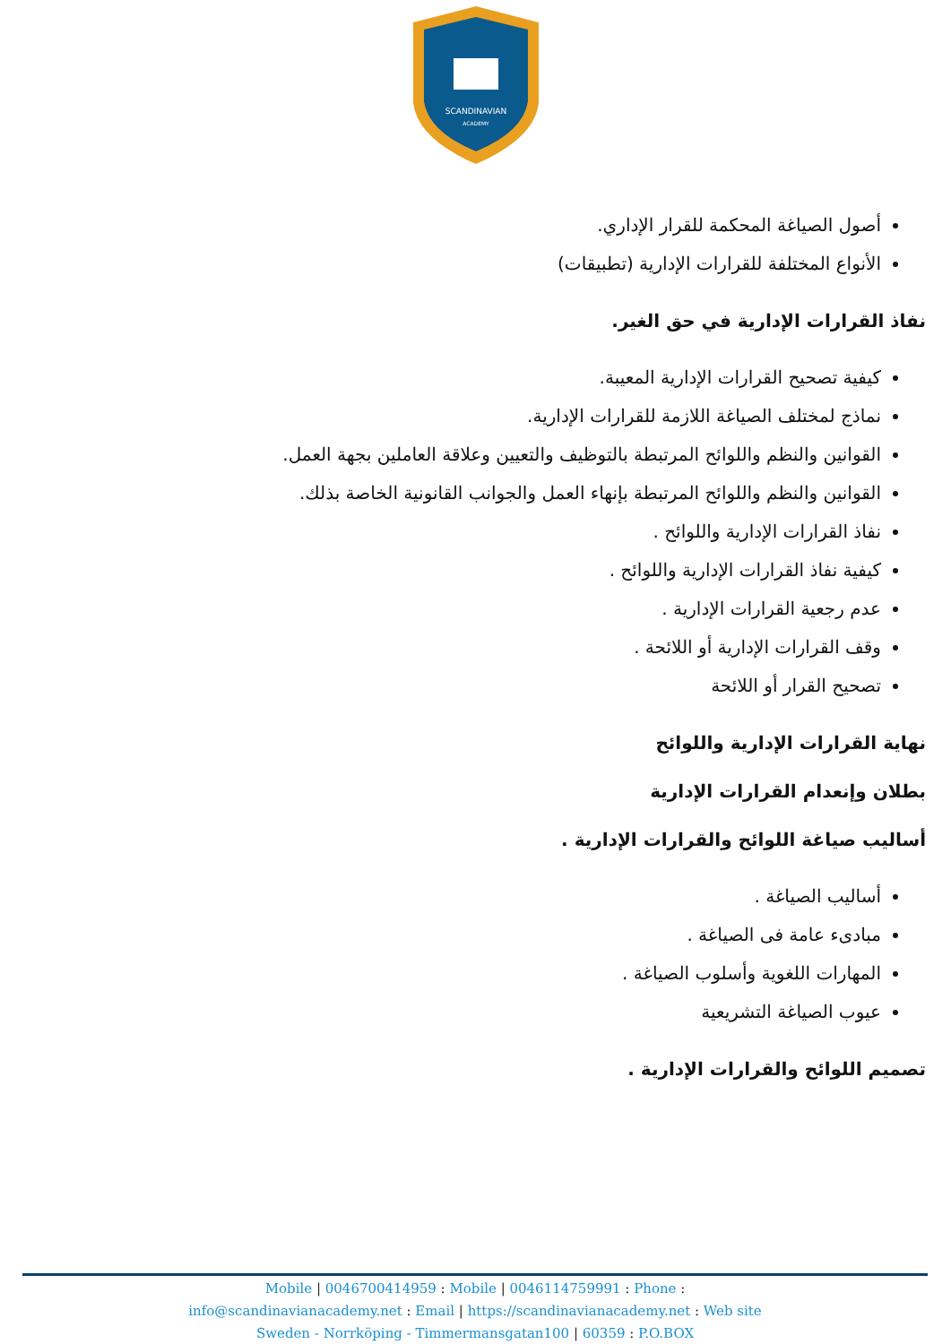SCANDINAVIAN
ACADEMY
أصول الصياغة المحكمة للقرار الإداري.
الأنواع المختلفة للقرارات الإدارية (تطبيقات)
نفاذ القرارات الإدارية في حق الغير.
كيفية تصحيح القرارات الإدارية المعيبة.
نماذج لمختلف الصياغة اللازمة للقرارات الإدارية.
القوانين والنظم واللوائح المرتبطة بالتوظيف والتعيين وعلاقة العاملين بجهة العمل.
القوانين والنظم واللوائح المرتبطة بإنهاء العمل والجوانب القانونية الخاصة بذلك.
نفاذ القرارات الإدارية واللوائح .
كيفية نفاذ القرارات الإدارية واللوائح .
عدم رجعية القرارات الإدارية .
وقف القرارات الإدارية أو اللائحة .
تصحيح القرار أو اللائحة
نهاية القرارات الإدارية واللوائح
بطلان وإنعدام القرارات الإدارية
أساليب صياغة اللوائح والقرارات الإدارية .
أساليب الصياغة .
مبادىء عامة فى الصياغة .
المهارات اللغوية وأسلوب الصياغة .
عيوب الصياغة التشريعية
تصميم اللوائح والقرارات الإدارية .
Mobile | 0046700414959 : Mobile | 0046114759991 : Phone :
info@scandinavianacademy.net : Email | https://scandinavianacademy.net : Web site
Sweden - Norrköping - Timmermansgatan100 | 60359 : P.O.BOX